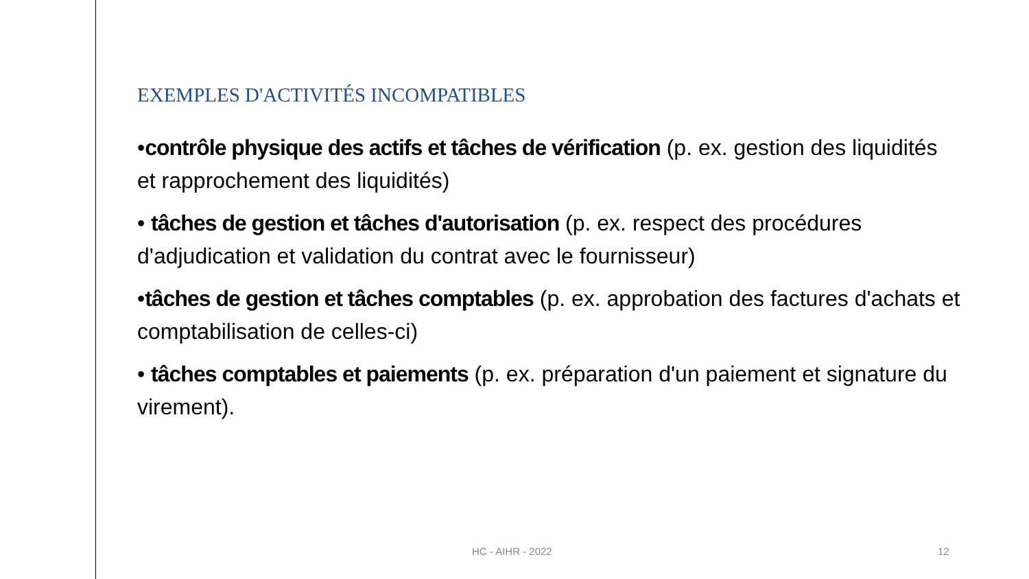EXEMPLES D'ACTIVITÉS INCOMPATIBLES
•contrôle physique des actifs et tâches de vérification (p. ex. gestion des liquidités et rapprochement des liquidités)
• tâches de gestion et tâches d'autorisation (p. ex. respect des procédures d'adjudication et validation du contrat avec le fournisseur)
•tâches de gestion et tâches comptables (p. ex. approbation des factures d'achats et comptabilisation de celles-ci)
• tâches comptables et paiements (p. ex. préparation d'un paiement et signature du virement).
HC - AIHR - 2022 12